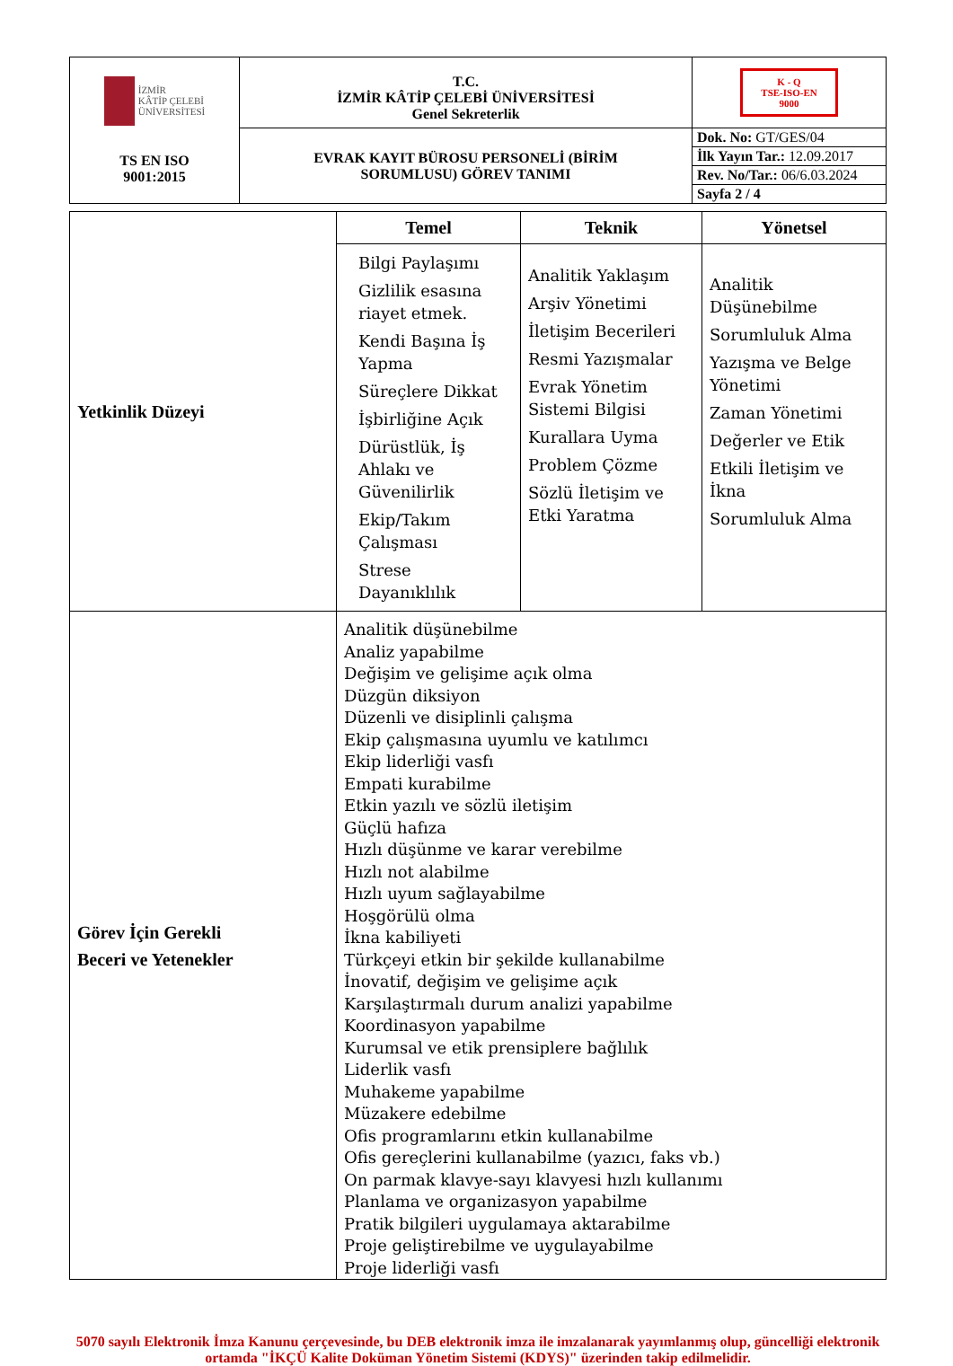| İZMİR KÂTİP ÇELEBİ ÜNİVERSİTESİ TS EN ISO 9001:2015 | T.C. İZMİR KÂTİP ÇELEBİ ÜNİVERSİTESİ Genel Sekreterlik | K - Q TSE-ISO-EN 9000 |
| | EVRAK KAYIT BÜROSU PERSONELİ (BİRİM SORUMLUSU) GÖREV TANIMI | Dok. No: GT/GES/04 |
| | | İlk Yayın Tar.: 12.09.2017 |
| | | Rev. No/Tar.: 06/6.03.2024 |
| | | Sayfa 2 / 4 |
| Yetkinlik Düzeyi | Temel | Teknik | Yönetsel |
| | Bilgi Paylaşımı Gizlilik esasına riayet etmek. Kendi Başına İş Yapma Süreçlere Dikkat İşbirliğine Açık Dürüstlük, İş Ahlakı ve Güvenilirlik Ekip/Takım Çalışması Strese Dayanıklılık | Analitik Yaklaşım Arşiv Yönetimi İletişim Becerileri Resmi Yazışmalar Evrak Yönetim Sistemi Bilgisi Kurallara Uyma Problem Çözme Sözlü İletişim ve Etki Yaratma | Analitik Düşünebilme Sorumluluk Alma Yazışma ve Belge Yönetimi Zaman Yönetimi Değerler ve Etik Etkili İletişim ve İkna Sorumluluk Alma |
| Görev İçin Gerekli Beceri ve Yetenekler | Analitik düşünebilme Analiz yapabilme Değişim ve gelişime açık olma Düzgün diksiyon Düzenli ve disiplinli çalışma Ekip çalışmasına uyumlu ve katılımcı Ekip liderliği vasfı Empati kurabilme Etkin yazılı ve sözlü iletişim Güçlü hafıza Hızlı düşünme ve karar verebilme Hızlı not alabilme Hızlı uyum sağlayabilme Hoşgörülü olma İkna kabiliyeti Türkçeyi etkin bir şekilde kullanabilme İnovatif, değişim ve gelişime açık Karşılaştırmalı durum analizi yapabilme Koordinasyon yapabilme Kurumsal ve etik prensiplere bağlılık Liderlik vasfı Muhakeme yapabilme Müzakere edebilme Ofis programlarını etkin kullanabilme Ofis gereçlerini kullanabilme (yazıcı, faks vb.) On parmak klavye-sayı klavyesi hızlı kullanımı Planlama ve organizasyon yapabilme Pratik bilgileri uygulamaya aktarabilme Proje geliştirebilme ve uygulayabilme Proje liderliği vasfı | | |
5070 sayılı Elektronik İmza Kanunu çerçevesinde, bu DEB elektronik imza ile imzalanarak yayımlanmış olup, güncelliği elektronik ortamda "İKÇÜ Kalite Doküman Yönetim Sistemi (KDYS)" üzerinden takip edilmelidir.